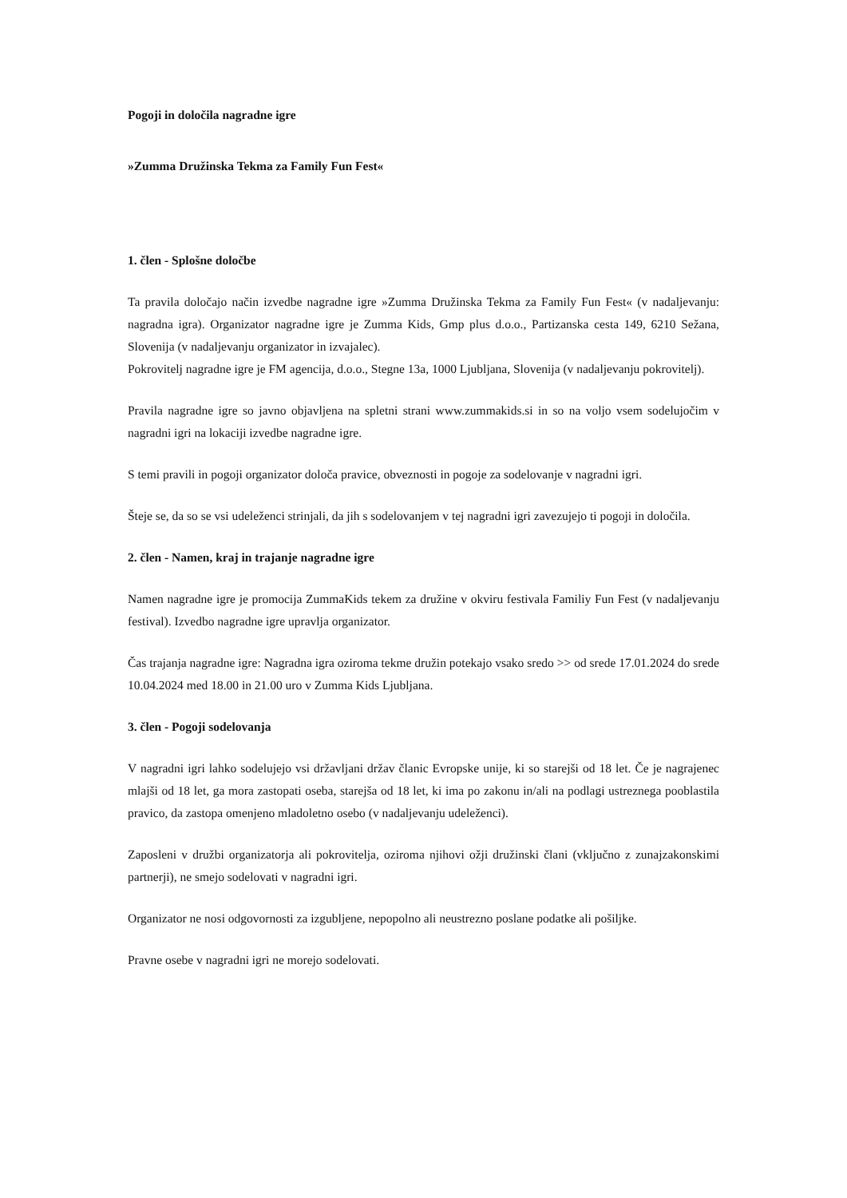Pogoji in določila nagradne igre
»Zumma Družinska Tekma za Family Fun Fest«
1. člen - Splošne določbe
Ta pravila določajo način izvedbe nagradne igre »Zumma Družinska Tekma za Family Fun Fest« (v nadaljevanju: nagradna igra). Organizator nagradne igre je Zumma Kids, Gmp plus d.o.o., Partizanska cesta 149, 6210 Sežana, Slovenija (v nadaljevanju organizator in izvajalec).
Pokrovitelj nagradne igre je FM agencija, d.o.o., Stegne 13a, 1000 Ljubljana, Slovenija (v nadaljevanju pokrovitelj).
Pravila nagradne igre so javno objavljena na spletni strani www.zummakids.si in so na voljo vsem sodelujočim v nagradni igri na lokaciji izvedbe nagradne igre.
S temi pravili in pogoji organizator določa pravice, obveznosti in pogoje za sodelovanje v nagradni igri.
Šteje se, da so se vsi udeleženci strinjali, da jih s sodelovanjem v tej nagradni igri zavezujejo ti pogoji in določila.
2. člen - Namen, kraj in trajanje nagradne igre
Namen nagradne igre je promocija ZummaKids tekem za družine v okviru festivala Familiy Fun Fest (v nadaljevanju festival). Izvedbo nagradne igre upravlja organizator.
Čas trajanja nagradne igre: Nagradna igra oziroma tekme družin potekajo vsako sredo >> od srede 17.01.2024 do srede 10.04.2024 med 18.00 in 21.00 uro v Zumma Kids Ljubljana.
3. člen - Pogoji sodelovanja
V nagradni igri lahko sodelujejo vsi državljani držav članic Evropske unije, ki so starejši od 18 let. Če je nagrajenec mlajši od 18 let, ga mora zastopati oseba, starejša od 18 let, ki ima po zakonu in/ali na podlagi ustreznega pooblastila pravico, da zastopa omenjeno mladoletno osebo (v nadaljevanju udeleženci).
Zaposleni v družbi organizatorja ali pokrovitelja, oziroma njihovi ožji družinski člani (vključno z zunajzakonskimi partnerji), ne smejo sodelovati v nagradni igri.
Organizator ne nosi odgovornosti za izgubljene, nepopolno ali neustrezno poslane podatke ali pošiljke.
Pravne osebe v nagradni igri ne morejo sodelovati.